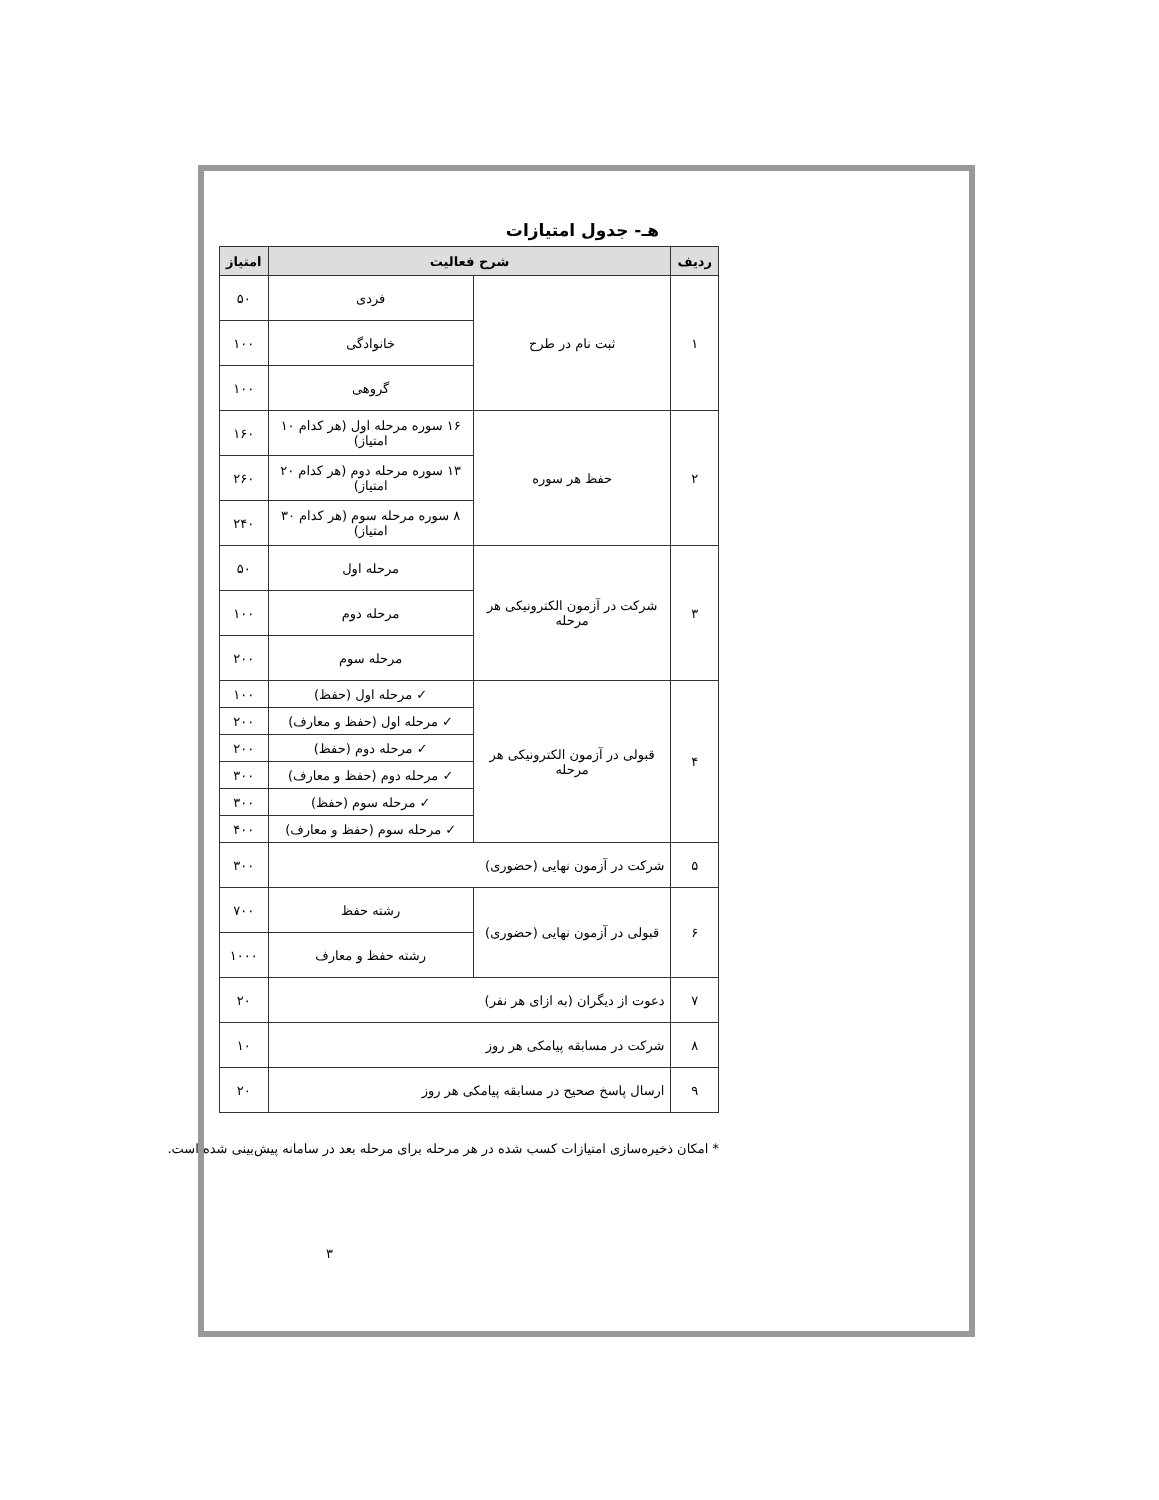هـ- جدول امتیازات
| ردیف | شرح فعالیت | | امتیاز |
| --- | --- | --- | --- |
| ۱ | ثبت نام در طرح | فردی | ۵۰ |
| | | خانوادگی | ۱۰۰ |
| | | گروهی | ۱۰۰ |
| ۲ | حفظ هر سوره | ۱۶ سوره مرحله اول (هر کدام ۱۰ امتیاز) | ۱۶۰ |
| | | ۱۳ سوره مرحله دوم (هر کدام ۲۰ امتیاز) | ۲۶۰ |
| | | ۸ سوره مرحله سوم (هر کدام ۳۰ امتیاز) | ۲۴۰ |
| ۳ | شرکت در آزمون الکترونیکی هر مرحله | مرحله اول | ۵۰ |
| | | مرحله دوم | ۱۰۰ |
| | | مرحله سوم | ۲۰۰ |
| ۴ | قبولی در آزمون الکترونیکی هر مرحله | ✓ مرحله اول (حفظ) | ۱۰۰ |
| | | ✓ مرحله اول (حفظ و معارف) | ۲۰۰ |
| | | ✓ مرحله دوم (حفظ) | ۲۰۰ |
| | | ✓ مرحله دوم (حفظ و معارف) | ۳۰۰ |
| | | ✓ مرحله سوم (حفظ) | ۳۰۰ |
| | | ✓ مرحله سوم (حفظ و معارف) | ۴۰۰ |
| ۵ | شرکت در آزمون نهایی (حضوری) | | ۳۰۰ |
| ۶ | قبولی در آزمون نهایی (حضوری) | رشته حفظ | ۷۰۰ |
| | | رشته حفظ و معارف | ۱۰۰۰ |
| ۷ | دعوت از دیگران (به ازای هر نفر) | | ۲۰ |
| ۸ | شرکت در مسابقه پیامکی هر روز | | ۱۰ |
| ۹ | ارسال پاسخ صحیح در مسابقه پیامکی هر روز | | ۲۰ |
* امکان ذخیره‌سازی امتیازات کسب شده در هر مرحله برای مرحله بعد در سامانه پیش‌بینی شده است.
۳